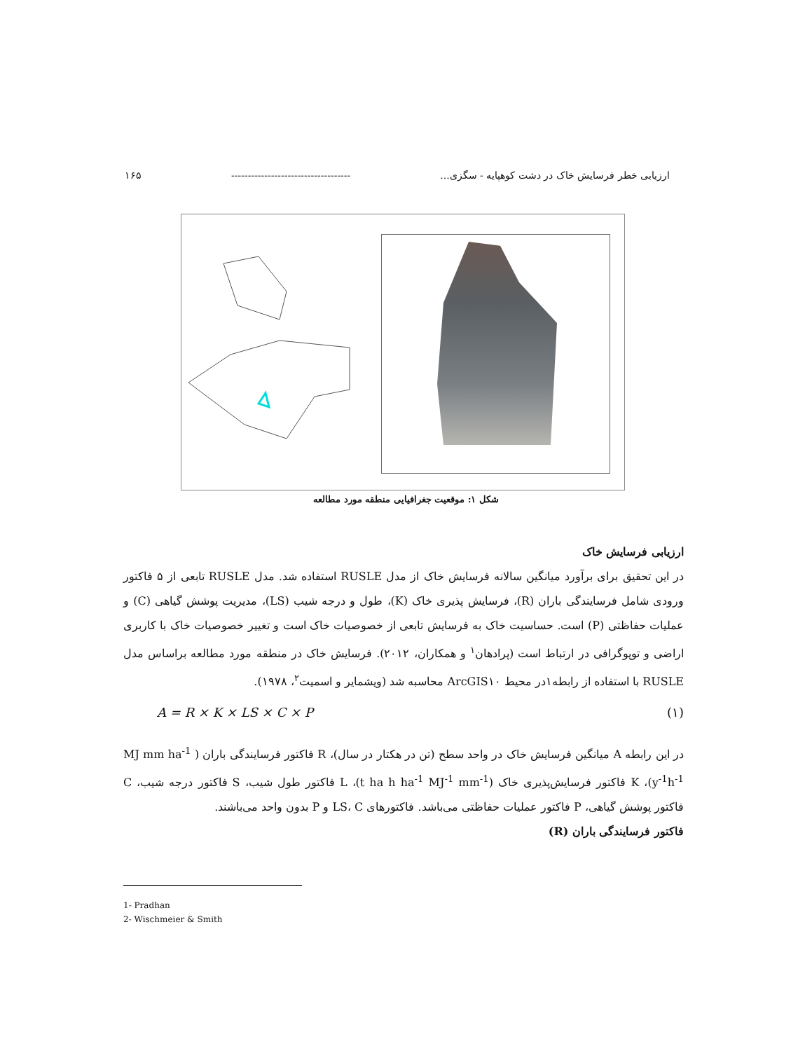ارزیابی خطر فرسایش خاک در دشت کوهپایه - سگزی... ------------------------------------ ۱۶۵
شکل ۱: موقعیت جغرافیایی منطقه مورد مطالعه
ارزیابی فرسایش خاک
در این تحقیق برای برآورد میانگین سالانه فرسایش خاک از مدل RUSLE استفاده شد. مدل RUSLE تابعی از ۵ فاکتور ورودی شامل فرسایندگی باران (R)، فرسایش پذیری خاک (K)، طول و درجه شیب (LS)، مدیریت پوشش گیاهی (C) و عملیات حفاظتی (P) است. حساسیت خاک به فرسایش تابعی از خصوصیات خاک است و تغییر خصوصیات خاک با کاربری اراضی و توپوگرافی در ارتباط است (پرادهان<sup>۱</sup> و همکاران، ۲۰۱۲). فرسایش خاک در منطقه مورد مطالعه براساس مدل RUSLE با استفاده از رابطه۱در محیط ArcGIS۱۰ محاسبه شد (ویشمایر و اسمیت<sup>۲</sup>، ۱۹۷۸).
A = R × K × LS × C × P (۱)
در این رابطه A میانگین فرسایش خاک در واحد سطح (تن در هکتار در سال)، R فاکتور فرسایندگی باران ( MJ mm ha<sup>-1</sup> y<sup>-1</sup>h<sup>-1</sup>)، K فاکتور فرسایش‌پذیری خاک (t ha h ha<sup>-1</sup> MJ<sup>-1</sup> mm<sup>-1</sup>)، L فاکتور طول شیب، S فاکتور درجه شیب، C فاکتور پوشش گیاهی، P فاکتور عملیات حفاظتی می‌باشد. فاکتورهای LS، C و P بدون واحد می‌باشند.
فاکتور فرسایندگی باران (R)
1- Pradhan
2- Wischmeier & Smith